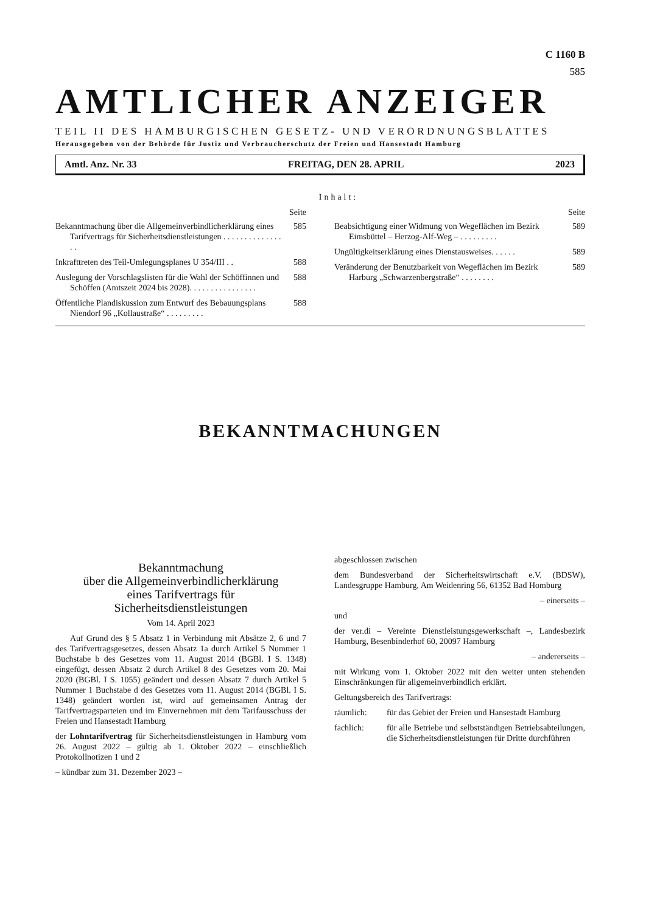C 1160 B
585
AMTLICHER ANZEIGER
TEIL II DES HAMBURGISCHEN GESETZ- UND VERORDNUNGSBLATTES
Herausgegeben von der Behörde für Justiz und Verbraucherschutz der Freien und Hansestadt Hamburg
Amtl. Anz. Nr. 33 FREITAG, DEN 28. APRIL 2023
Inhalt:
Seite
Bekanntmachung über die Allgemeinverbindlicherklärung eines Tarifvertrags für Sicherheitsdienstleistungen . . . . . . . . . . . . . . . . 585
Inkrafttreten des Teil-Umlegungsplanes U 354/III . . 588
Auslegung der Vorschlagslisten für die Wahl der Schöffinnen und Schöffen (Amtszeit 2024 bis 2028). . . . . . . . . . . . . . . . 588
Öffentliche Plandiskussion zum Entwurf des Bebauungsplans Niendorf 96 „Kollaustraße“ . . . . . . . . . 588
Seite
Beabsichtigung einer Widmung von Wegeflächen im Bezirk Eimsbüttel – Herzog-Alf-Weg – . . . . . . . . . 589
Ungültigkeitserklärung eines Dienstausweises. . . . . . 589
Veränderung der Benutzbarkeit von Wegeflächen im Bezirk Harburg „Schwarzenbergstraße“ . . . . . . . . 589
BEKANNTMACHUNGEN
Bekanntmachung
über die Allgemeinverbindlicherklärung
eines Tarifvertrags für
Sicherheitsdienstleistungen
Vom 14. April 2023
Auf Grund des § 5 Absatz 1 in Verbindung mit Absätze 2, 6 und 7 des Tarifvertragsgesetzes, dessen Absatz 1a durch Artikel 5 Nummer 1 Buchstabe b des Gesetzes vom 11. August 2014 (BGBl. I S. 1348) eingefügt, dessen Absatz 2 durch Artikel 8 des Gesetzes vom 20. Mai 2020 (BGBl. I S. 1055) geändert und dessen Absatz 7 durch Artikel 5 Nummer 1 Buchstabe d des Gesetzes vom 11. August 2014 (BGBl. I S. 1348) geändert worden ist, wird auf gemeinsamen Antrag der Tarifvertragsparteien und im Einvernehmen mit dem Tarifausschuss der Freien und Hansestadt Hamburg
der Lohntarifvertrag für Sicherheitsdienstleistungen in Hamburg vom 26. August 2022 – gültig ab 1. Oktober 2022 – einschließlich Protokollnotizen 1 und 2
– kündbar zum 31. Dezember 2023 –
abgeschlossen zwischen
dem Bundesverband der Sicherheitswirtschaft e.V. (BDSW), Landesgruppe Hamburg, Am Weidenring 56, 61352 Bad Homburg
– einerseits –
und
der ver.di – Vereinte Dienstleistungsgewerkschaft –, Landesbezirk Hamburg, Besenbinderhof 60, 20097 Hamburg
– andererseits –
mit Wirkung vom 1. Oktober 2022 mit den weiter unten stehenden Einschränkungen für allgemeinverbindlich erklärt.
Geltungsbereich des Tarifvertrags:
räumlich: für das Gebiet der Freien und Hansestadt Hamburg
fachlich: für alle Betriebe und selbstständigen Betriebsabteilungen, die Sicherheitsdienstleistungen für Dritte durchführen